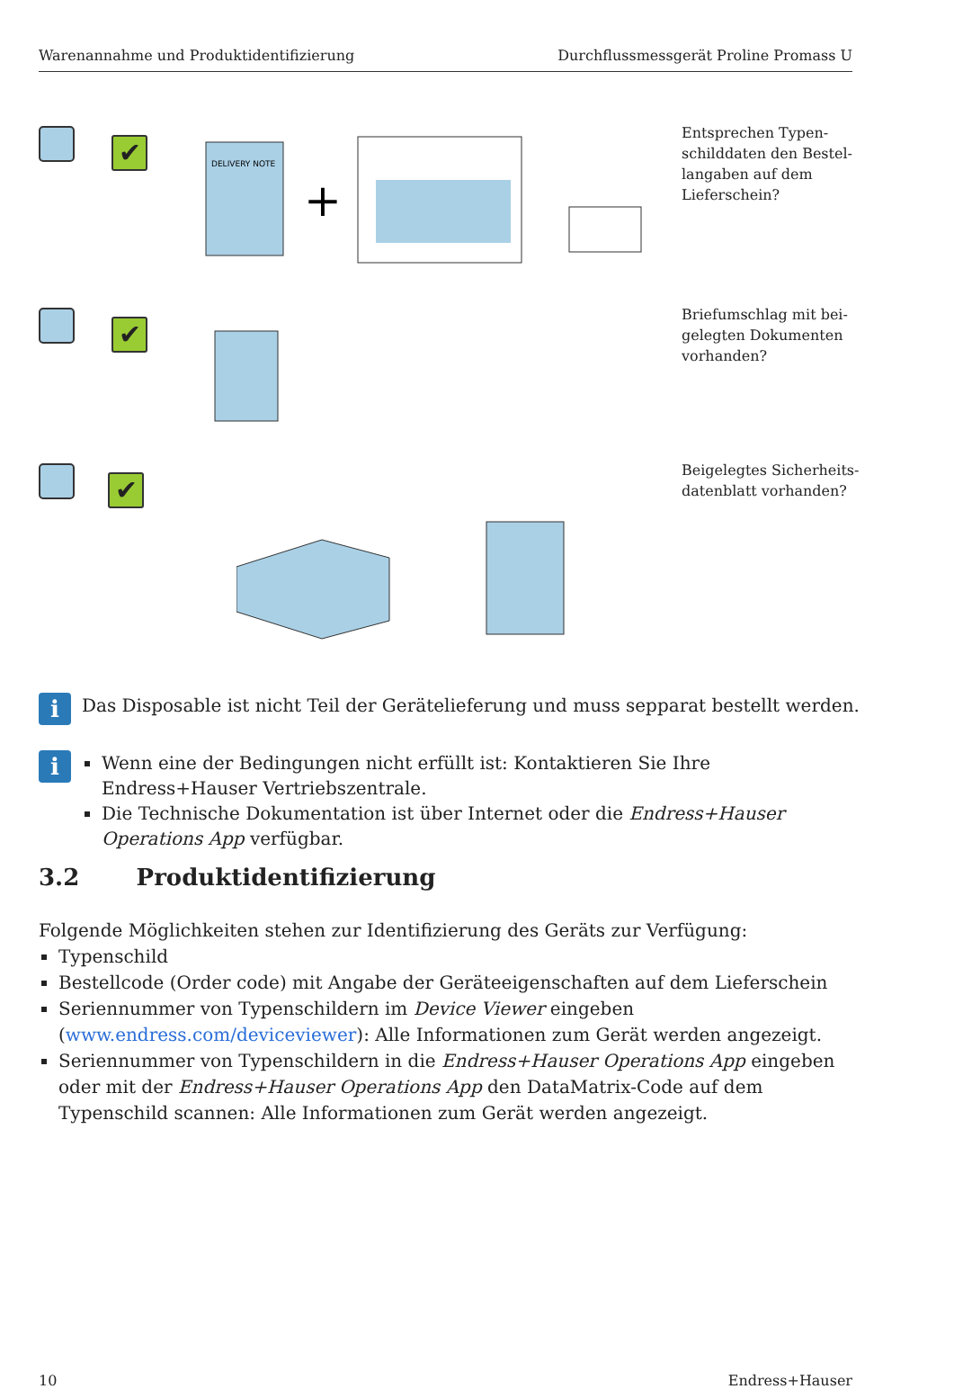Warenannahme und Produktidentifizierung Durchflussmessgerät Proline Promass U
✔
DELIVERY NOTE
+
Entsprechen Typen­schilddaten den Bestel­langaben auf dem Lieferschein?
✔
Briefumschlag mit bei­gelegten Dokumenten vorhanden?
✔
Beigelegtes Sicherheits­datenblatt vorhanden?
i Das Disposable ist nicht Teil der Gerätelieferung und muss sepparat bestellt werden.
i
Wenn eine der Bedingungen nicht erfüllt ist: Kontaktieren Sie Ihre Endress+Hauser Vertriebszentrale.
Die Technische Dokumentation ist über Internet oder die Endress+Hauser Operations App verfügbar.
3.2 Produktidentifizierung
Folgende Möglichkeiten stehen zur Identifizierung des Geräts zur Verfügung:
Typenschild
Bestellcode (Order code) mit Angabe der Geräteeigenschaften auf dem Lieferschein
Seriennummer von Typenschildern im Device Viewer eingeben (www.endress.com/deviceviewer): Alle Informationen zum Gerät werden angezeigt.
Seriennummer von Typenschildern in die Endress+Hauser Operations App eingeben oder mit der Endress+Hauser Operations App den DataMatrix-Code auf dem Typenschild scan­nen: Alle Informationen zum Gerät werden angezeigt.
10 Endress+Hauser